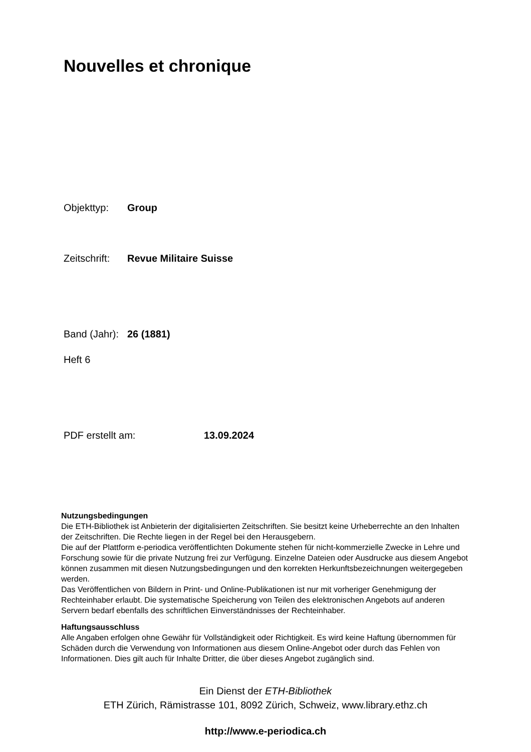Nouvelles et chronique
Objekttyp: Group
Zeitschrift: Revue Militaire Suisse
Band (Jahr): 26 (1881)
Heft 6
PDF erstellt am: 13.09.2024
Nutzungsbedingungen
Die ETH-Bibliothek ist Anbieterin der digitalisierten Zeitschriften. Sie besitzt keine Urheberrechte an den Inhalten der Zeitschriften. Die Rechte liegen in der Regel bei den Herausgebern.
Die auf der Plattform e-periodica veröffentlichten Dokumente stehen für nicht-kommerzielle Zwecke in Lehre und Forschung sowie für die private Nutzung frei zur Verfügung. Einzelne Dateien oder Ausdrucke aus diesem Angebot können zusammen mit diesen Nutzungsbedingungen und den korrekten Herkunftsbezeichnungen weitergegeben werden.
Das Veröffentlichen von Bildern in Print- und Online-Publikationen ist nur mit vorheriger Genehmigung der Rechteinhaber erlaubt. Die systematische Speicherung von Teilen des elektronischen Angebots auf anderen Servern bedarf ebenfalls des schriftlichen Einverständnisses der Rechteinhaber.
Haftungsausschluss
Alle Angaben erfolgen ohne Gewähr für Vollständigkeit oder Richtigkeit. Es wird keine Haftung übernommen für Schäden durch die Verwendung von Informationen aus diesem Online-Angebot oder durch das Fehlen von Informationen. Dies gilt auch für Inhalte Dritter, die über dieses Angebot zugänglich sind.
Ein Dienst der ETH-Bibliothek
ETH Zürich, Rämistrasse 101, 8092 Zürich, Schweiz, www.library.ethz.ch
http://www.e-periodica.ch